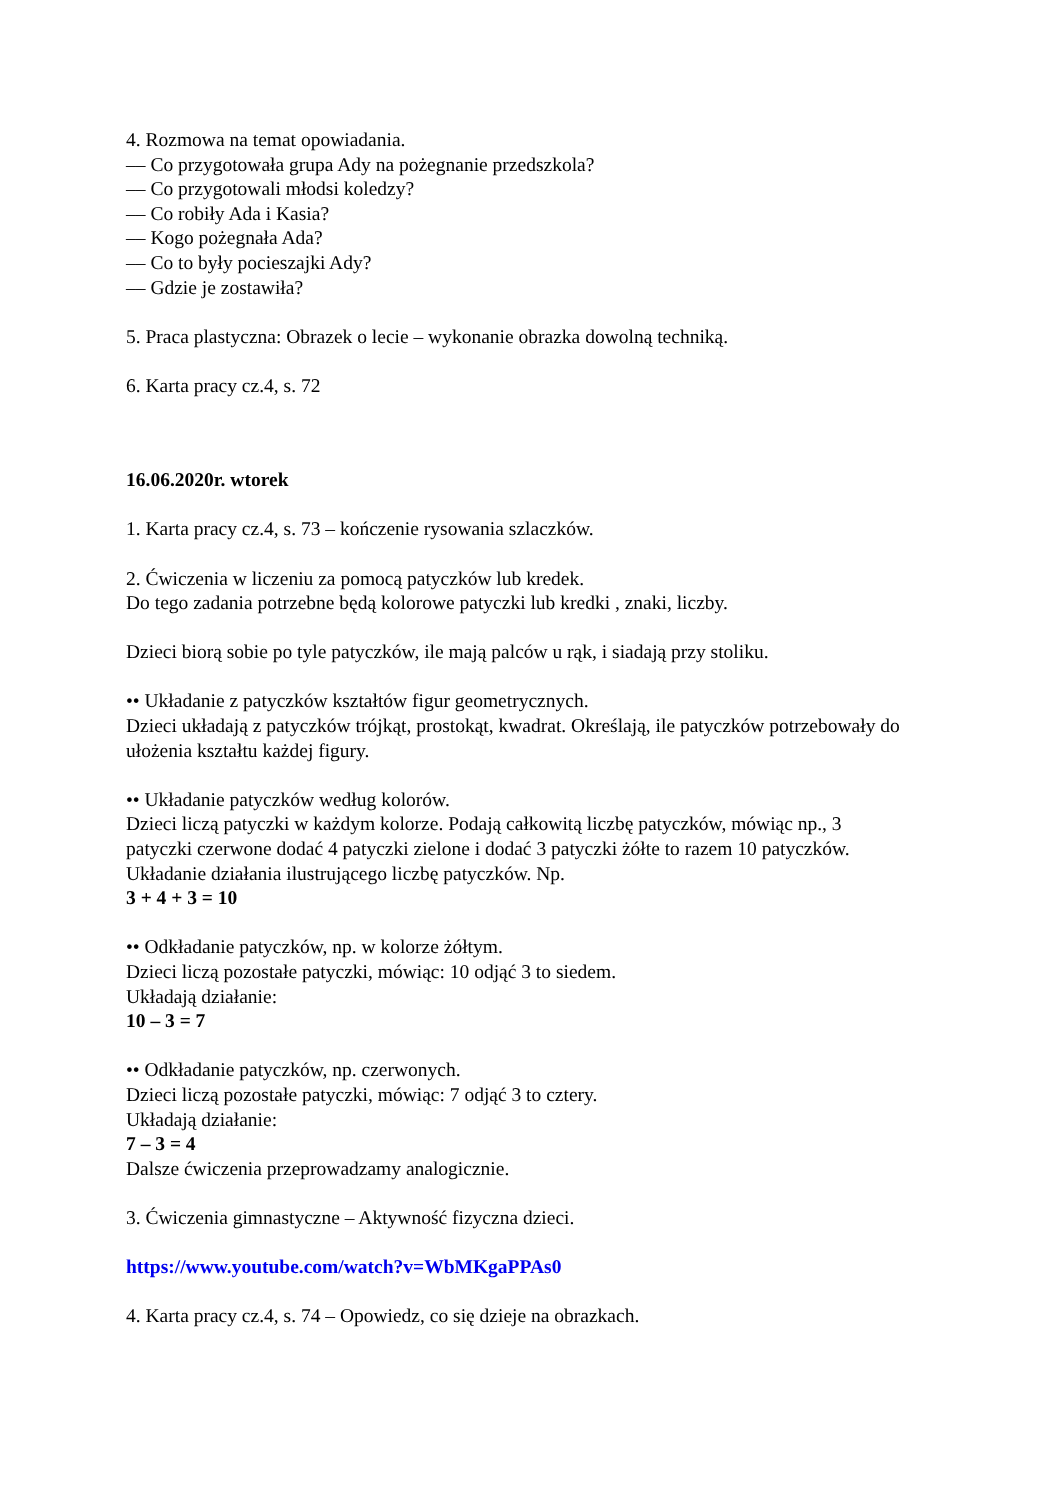4. Rozmowa na temat opowiadania.
–– Co przygotowała grupa Ady na pożegnanie przedszkola?
–– Co przygotowali młodsi koledzy?
–– Co robiły Ada i Kasia?
–– Kogo pożegnała Ada?
–– Co to były pocieszajki Ady?
–– Gdzie je zostawiła?
5. Praca plastyczna: Obrazek o lecie – wykonanie obrazka dowolną techniką.
6. Karta pracy cz.4, s. 72
16.06.2020r. wtorek
1. Karta pracy cz.4, s. 73 – kończenie rysowania szlaczków.
2. Ćwiczenia w liczeniu za pomocą patyczków lub kredek.
Do tego zadania potrzebne będą kolorowe patyczki lub kredki , znaki, liczby.
Dzieci biorą sobie po tyle patyczków, ile mają palców u rąk, i siadają przy stoliku.
•• Układanie z patyczków kształtów figur geometrycznych.
Dzieci układają z patyczków trójkąt, prostokąt, kwadrat. Określają, ile patyczków potrzebowały do ułożenia kształtu każdej figury.
•• Układanie patyczków według kolorów.
Dzieci liczą patyczki w każdym kolorze. Podają całkowitą liczbę patyczków, mówiąc np., 3 patyczki czerwone dodać 4 patyczki zielone i dodać 3 patyczki żółte to razem 10 patyczków.
Układanie działania ilustrującego liczbę patyczków. Np.
3 + 4 + 3 = 10
•• Odkładanie patyczków, np. w kolorze żółtym.
Dzieci liczą pozostałe patyczki, mówiąc: 10 odjąć 3 to siedem.
Układają działanie:
10 – 3 = 7
•• Odkładanie patyczków, np. czerwonych.
Dzieci liczą pozostałe patyczki, mówiąc: 7 odjąć 3 to cztery.
Układają działanie:
7 – 3 = 4
Dalsze ćwiczenia przeprowadzamy analogicznie.
3. Ćwiczenia gimnastyczne – Aktywność fizyczna dzieci.
https://www.youtube.com/watch?v=WbMKgaPPAs0
4. Karta pracy cz.4, s. 74 – Opowiedz, co się dzieje na obrazkach.